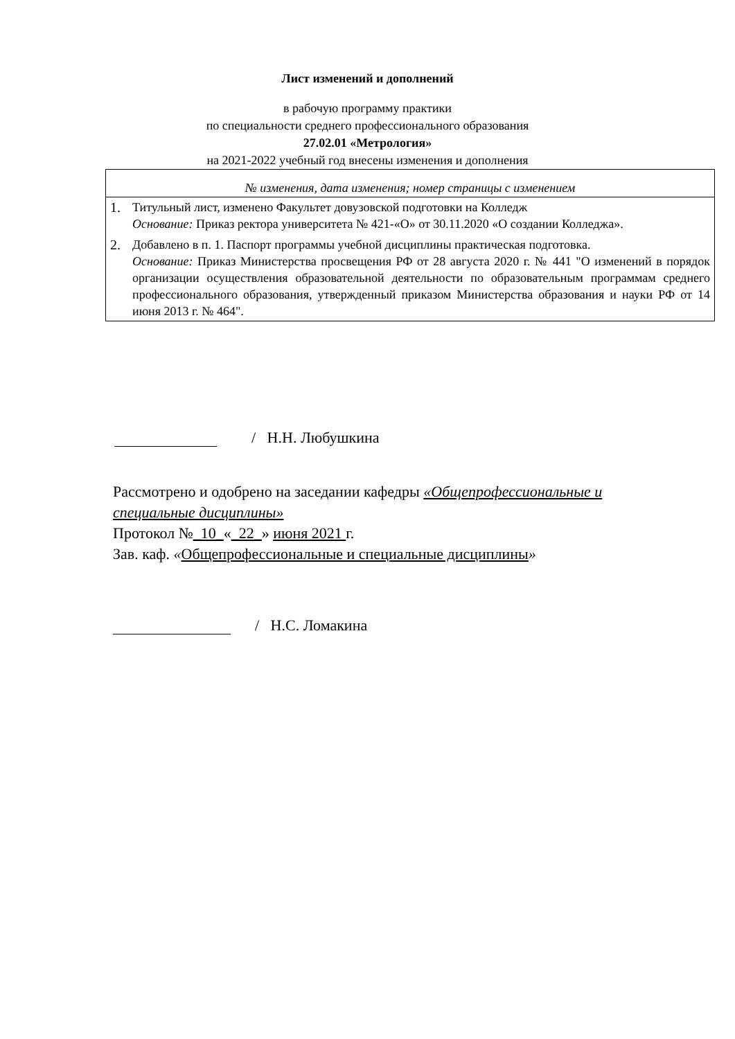Лист изменений и дополнений
в рабочую программу практики
по специальности среднего профессионального образования
27.02.01 «Метрология»
на 2021-2022 учебный год внесены изменения и дополнения
| № изменения, дата изменения; номер страницы с изменением |
| 1. Титульный лист, изменено Факультет довузовской подготовки на Колледж Основание: Приказ ректора университета № 421-«О» от 30.11.2020 «О создании Колледжа». 2. Добавлено в п. 1. Паспорт программы учебной дисциплины практическая подготовка. Основание: Приказ Министерства просвещения РФ от 28 августа 2020 г. № 441 "О изменений в порядок организации осуществления образовательной деятельности по образовательным программам среднего профессионального образования, утвержденный приказом Министерства образования и науки РФ от 14 июня 2013 г. № 464". |
/ Н.Н. Любушкина
Рассмотрено и одобрено на заседании кафедры «Общепрофессиональные и специальные дисциплины»
Протокол №_10_«_22_» июня 2021 г.
Зав. каф. «Общепрофессиональные и специальные дисциплины»
/ Н.С. Ломакина